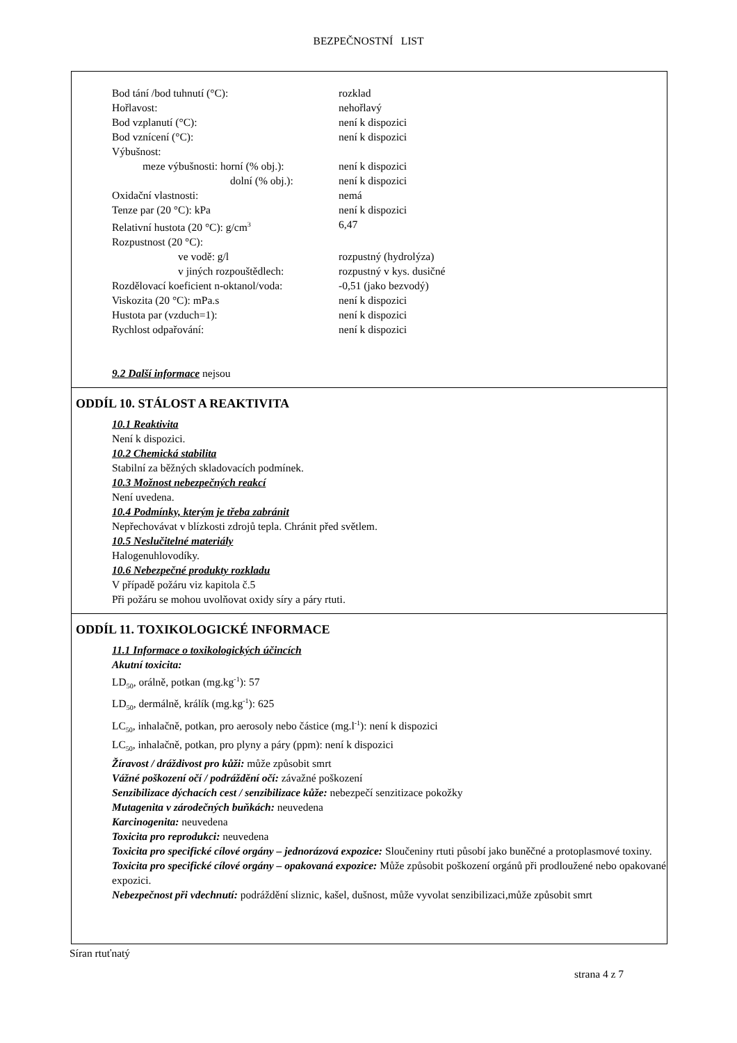BEZPEČNOSTNÍ LIST
Bod tání /bod tuhnutí (°C): rozklad
Hořlavost: nehořlavý
Bod vzplanutí (°C): není k dispozici
Bod vznícení (°C): není k dispozici
Výbušnost:
meze výbušnosti: horní (% obj.): není k dispozici
dolní (% obj.): není k dispozici
Oxidační vlastnosti: nemá
Tenze par (20 °C): kPa není k dispozici
Relativní hustota (20 °C): g/cm<sup>3</sup> 6,47
Rozpustnost (20 °C):
ve vodě: g/l rozpustný (hydrolýza)
v jiných rozpouštědlech: rozpustný v kys. dusičné
Rozdělovací koeficient n-oktanol/voda: -0,51 (jako bezvodý)
Viskozita (20 °C): mPa.s není k dispozici
Hustota par (vzduch=1): není k dispozici
Rychlost odpařování: není k dispozici
9.2 Další informace nejsou
ODDÍL 10. STÁLOST A REAKTIVITA
10.1 Reaktivita
Není k dispozici.
10.2 Chemická stabilita
Stabilní za běžných skladovacích podmínek.
10.3 Možnost nebezpečných reakcí
Není uvedena.
10.4 Podmínky, kterým je třeba zabránit
Nepřechovávat v blízkosti zdrojů tepla. Chránit před světlem.
10.5 Neslučitelné materiály
Halogenuhlovodíky.
10.6 Nebezpečné produkty rozkladu
V případě požáru viz kapitola č.5
Při požáru se mohou uvolňovat oxidy síry a páry rtuti.
ODDÍL 11. TOXIKOLOGICKÉ INFORMACE
11.1 Informace o toxikologických účincích
Akutní toxicita:
LD<sub>50</sub>, orálně, potkan (mg.kg<sup>-1</sup>): 57
LD<sub>50</sub>, dermálně, králík (mg.kg<sup>-1</sup>): 625
LC<sub>50</sub>, inhalačně, potkan, pro aerosoly nebo částice (mg.l<sup>-1</sup>): není k dispozici
LC<sub>50</sub>, inhalačně, potkan, pro plyny a páry (ppm): není k dispozici
Žíravost / dráždivost pro kůži: může způsobit smrt
Vážné poškození očí / podráždění očí: závažné poškození
Senzibilizace dýchacích cest / senzibilizace kůže: nebezpečí senzitizace pokožky
Mutagenita v zárodečných buňkách: neuvedena
Karcinogenita: neuvedena
Toxicita pro reprodukci: neuvedena
Toxicita pro specifické cílové orgány – jednorázová expozice: Sloučeniny rtuti působí jako buněčné a protoplasmové toxiny.
Toxicita pro specifické cílové orgány – opakovaná expozice: Může způsobit poškození orgánů při prodloužené nebo opakované expozici.
Nebezpečnost při vdechnutí: podráždění sliznic, kašel, dušnost, může vyvolat senzibilizaci,může způsobit smrt
Síran rtuťnatý
strana 4 z 7